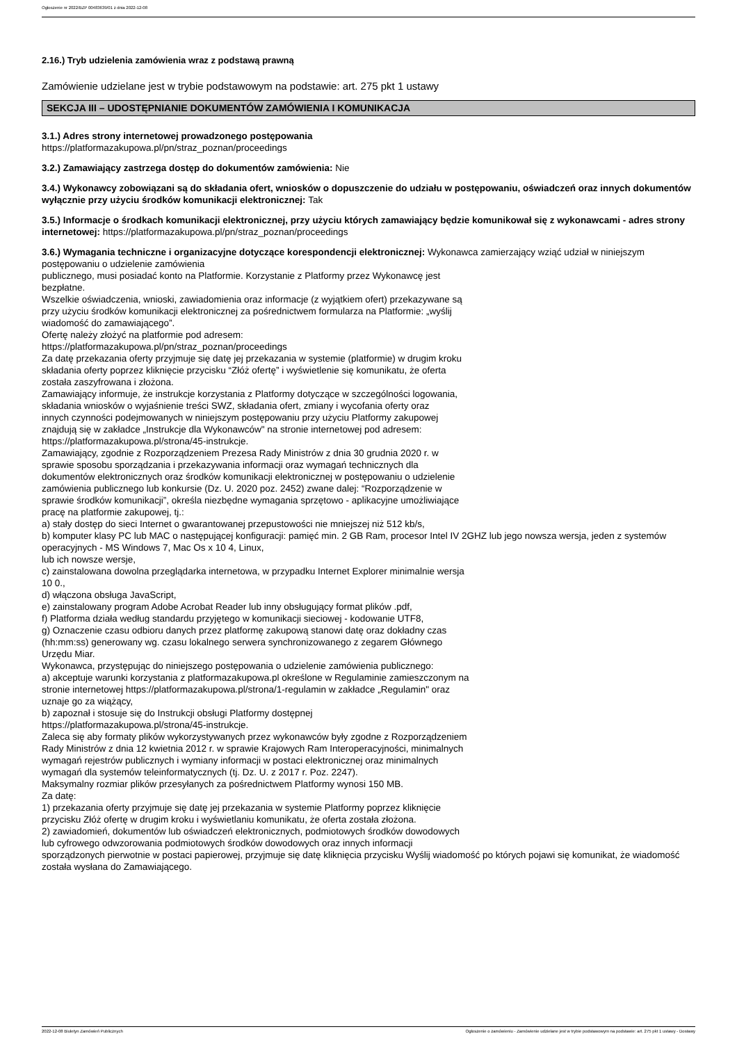Ogłoszenie nr 2022/BZP 00483639/01 z dnia 2022-12-08
2.16.) Tryb udzielenia zamówienia wraz z podstawą prawną
Zamówienie udzielane jest w trybie podstawowym na podstawie: art. 275 pkt 1 ustawy
SEKCJA III – UDOSTĘPNIANIE DOKUMENTÓW ZAMÓWIENIA I KOMUNIKACJA
3.1.) Adres strony internetowej prowadzonego postępowania
https://platformazakupowa.pl/pn/straz_poznan/proceedings
3.2.) Zamawiający zastrzega dostęp do dokumentów zamówienia: Nie
3.4.) Wykonawcy zobowiązani są do składania ofert, wniosków o dopuszczenie do udziału w postępowaniu, oświadczeń oraz innych dokumentów wyłącznie przy użyciu środków komunikacji elektronicznej: Tak
3.5.) Informacje o środkach komunikacji elektronicznej, przy użyciu których zamawiający będzie komunikował się z wykonawcami - adres strony internetowej: https://platformazakupowa.pl/pn/straz_poznan/proceedings
3.6.) Wymagania techniczne i organizacyjne dotyczące korespondencji elektronicznej: Wykonawca zamierzający wziąć udział w niniejszym postępowaniu o udzielenie zamówienia
publicznego, musi posiadać konto na Platformie. Korzystanie z Platformy przez Wykonawcę jest
bezpłatne.
Wszelkie oświadczenia, wnioski, zawiadomienia oraz informacje (z wyjątkiem ofert) przekazywane są
przy użyciu środków komunikacji elektronicznej za pośrednictwem formularza na Platformie: „wyślij
wiadomość do zamawiającego”.
Ofertę należy złożyć na platformie pod adresem:
https://platformazakupowa.pl/pn/straz_poznan/proceedings
Za datę przekazania oferty przyjmuje się datę jej przekazania w systemie (platformie) w drugim kroku
składania oferty poprzez kliknięcie przycisku “Złóż ofertę” i wyświetlenie się komunikatu, że oferta
została zaszyfrowana i złożona.
Zamawiający informuje, że instrukcje korzystania z Platformy dotyczące w szczególności logowania,
składania wniosków o wyjaśnienie treści SWZ, składania ofert, zmiany i wycofania oferty oraz
innych czynności podejmowanych w niniejszym postępowaniu przy użyciu Platformy zakupowej
znajdują się w zakładce „Instrukcje dla Wykonawców" na stronie internetowej pod adresem:
https://platformazakupowa.pl/strona/45-instrukcje.
Zamawiający, zgodnie z Rozporządzeniem Prezesa Rady Ministrów z dnia 30 grudnia 2020 r. w
sprawie sposobu sporządzania i przekazywania informacji oraz wymagań technicznych dla
dokumentów elektronicznych oraz środków komunikacji elektronicznej w postępowaniu o udzielenie
zamówienia publicznego lub konkursie (Dz. U. 2020 poz. 2452) zwane dalej: “Rozporządzenie w
sprawie środków komunikacji”, określa niezbędne wymagania sprzętowo - aplikacyjne umożliwiające
pracę na platformie zakupowej, tj.:
a) stały dostęp do sieci Internet o gwarantowanej przepustowości nie mniejszej niż 512 kb/s,
b) komputer klasy PC lub MAC o następującej konfiguracji: pamięć min. 2 GB Ram, procesor Intel IV 2GHZ lub jego nowsza wersja, jeden z systemów operacyjnych - MS Windows 7, Mac Os x 10 4, Linux,
lub ich nowsze wersje,
c) zainstalowana dowolna przeglądarka internetowa, w przypadku Internet Explorer minimalnie wersja
10 0.,
d) włączona obsługa JavaScript,
e) zainstalowany program Adobe Acrobat Reader lub inny obsługujący format plików .pdf,
f) Platforma działa według standardu przyjętego w komunikacji sieciowej - kodowanie UTF8,
g) Oznaczenie czasu odbioru danych przez platformę zakupową stanowi datę oraz dokładny czas
(hh:mm:ss) generowany wg. czasu lokalnego serwera synchronizowanego z zegarem Głównego
Urzędu Miar.
Wykonawca, przystępując do niniejszego postępowania o udzielenie zamówienia publicznego:
a) akceptuje warunki korzystania z platformazakupowa.pl określone w Regulaminie zamieszczonym na
stronie internetowej https://platformazakupowa.pl/strona/1-regulamin w zakładce „Regulamin" oraz
uznaje go za wiążący,
b) zapoznał i stosuje się do Instrukcji obsługi Platformy dostępnej
https://platformazakupowa.pl/strona/45-instrukcje.
Zaleca się aby formaty plików wykorzystywanych przez wykonawców były zgodne z Rozporządzeniem
Rady Ministrów z dnia 12 kwietnia 2012 r. w sprawie Krajowych Ram Interoperacyjności, minimalnych
wymagań rejestrów publicznych i wymiany informacji w postaci elektronicznej oraz minimalnych
wymagań dla systemów teleinformatycznych (tj. Dz. U. z 2017 r. Poz. 2247).
Maksymalny rozmiar plików przesyłanych za pośrednictwem Platformy wynosi 150 MB.
Za datę:
1) przekazania oferty przyjmuje się datę jej przekazania w systemie Platformy poprzez kliknięcie
przycisku Złóż ofertę w drugim kroku i wyświetlaniu komunikatu, że oferta została złożona.
2) zawiadomień, dokumentów lub oświadczeń elektronicznych, podmiotowych środków dowodowych
lub cyfrowego odwzorowania podmiotowych środków dowodowych oraz innych informacji
sporządzonych pierwotnie w postaci papierowej, przyjmuje się datę kliknięcia przycisku Wyślij wiadomość po których pojawi się komunikat, że wiadomość została wysłana do Zamawiającego.
2022-12-08 Biuletyn Zamówień Publicznych Ogłoszenie o zamówieniu - Zamówienie udzielane jest w trybie podstawowym na podstawie: art. 275 pkt 1 ustawy - Dostawy